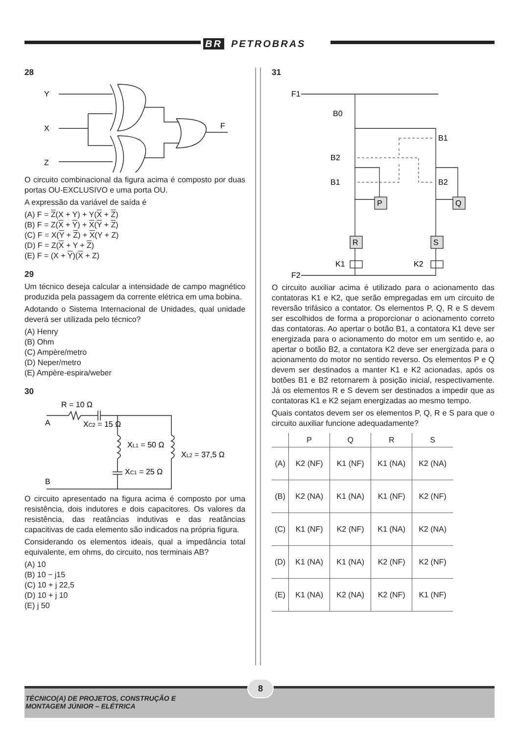BR PETROBRAS
28
Y
X
Z
F
O circuito combinacional da figura acima é composto por duas portas OU-EXCLUSIVO e uma porta OU.
A expressão da variável de saída é
(A) F = Z(X + Y) + Y(X + Z)
(B) F = Z(X + Y) + X(Y + Z)
(C) F = X(Y + Z) + X(Y + Z)
(D) F = Z(X + Y + Z)
(E) F = (X + Y)(X + Z)
29
Um técnico deseja calcular a intensidade de campo magnético produzida pela passagem da corrente elétrica em uma bobina.
Adotando o Sistema Internacional de Unidades, qual unidade deverá ser utilizada pelo técnico?
(A) Henry
(B) Ohm
(C) Ampère/metro
(D) Neper/metro
(E) Ampère-espira/weber
30
R = 10 Ω
A
XC2 = 15 Ω
XL1 = 50 Ω
XL2 = 37,5 Ω
XC1 = 25 Ω
B
O circuito apresentado na figura acima é composto por uma resistência, dois indutores e dois capacitores. Os valores da resistência, das reatâncias indutivas e das reatâncias capacitivas de cada elemento são indicados na própria figura.
Considerando os elementos ideais, qual a impedância total equivalente, em ohms, do circuito, nos terminais AB?
(A) 10
(B) 10 − j15
(C) 10 + j 22,5
(D) 10 + j 10
(E) j 50
31
F1
B0
B1
B2
B1
B2
P
Q
R
S
K1
K2
F2
O circuito auxiliar acima é utilizado para o acionamento das contatoras K1 e K2, que serão empregadas em um circuito de reversão trifásico a contator. Os elementos P, Q, R e S devem ser escolhidos de forma a proporcionar o acionamento correto das contatoras. Ao apertar o botão B1, a contatora K1 deve ser energizada para o acionamento do motor em um sentido e, ao apertar o botão B2, a contatora K2 deve ser energizada para o acionamento do motor no sentido reverso. Os elementos P e Q devem ser destinados a manter K1 e K2 acionadas, após os botões B1 e B2 retornarem à posição inicial, respectivamente. Já os elementos R e S devem ser destinados a impedir que as contatoras K1 e K2 sejam energizadas ao mesmo tempo.
Quais contatos devem ser os elementos P, Q, R e S para que o circuito auxiliar funcione adequadamente?
| | P | Q | R | S |
| --- | --- | --- | --- | --- |
| (A) | K2 (NF) | K1 (NF) | K1 (NA) | K2 (NA) |
| (B) | K2 (NA) | K1 (NA) | K1 (NF) | K2 (NF) |
| (C) | K1 (NF) | K2 (NF) | K1 (NA) | K2 (NA) |
| (D) | K1 (NA) | K1 (NA) | K2 (NF) | K2 (NF) |
| (E) | K1 (NA) | K2 (NA) | K2 (NF) | K1 (NF) |
8
TÉCNICO(A) DE PROJETOS, CONSTRUÇÃO E
MONTAGEM JÚNIOR – ELÉTRICA